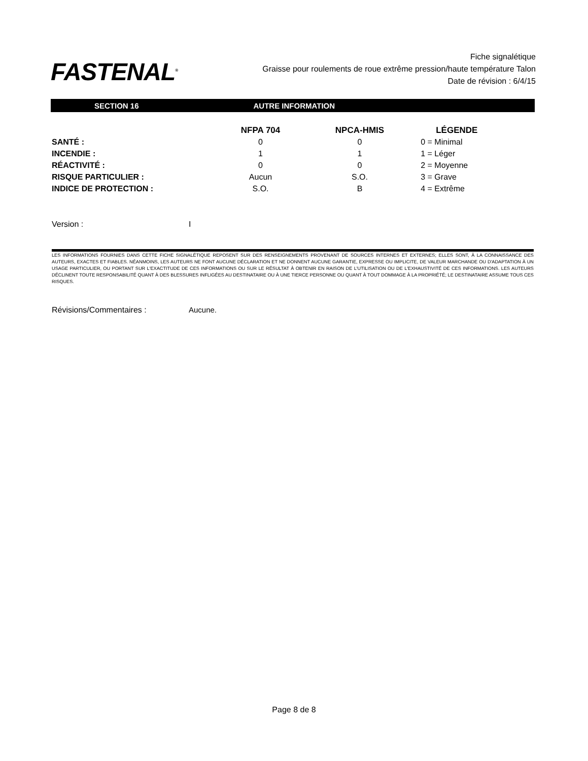FASTENAL<sup>®</sup>
Fiche signalétique
Graisse pour roulements de roue extrême pression/haute température Talon
Date de révision : 6/4/15
SECTION 16 AUTRE INFORMATION
| | NFPA 704 | NPCA-HMIS | LÉGENDE |
| --- | --- | --- | --- |
| SANTÉ : | 0 | 0 | 0 = Minimal |
| INCENDIE : | 1 | 1 | 1 = Léger |
| RÉACTIVITÉ : | 0 | 0 | 2 = Moyenne |
| RISQUE PARTICULIER : | Aucun | S.O. | 3 = Grave |
| INDICE DE PROTECTION : | S.O. | B | 4 = Extrême |
Version : I
LES INFORMATIONS FOURNIES DANS CETTE FICHE SIGNALÉTIQUE REPOSENT SUR DES RENSEIGNEMENTS PROVENANT DE SOURCES INTERNES ET EXTERNES; ELLES SONT, À LA CONNAISSANCE DES AUTEURS, EXACTES ET FIABLES. NÉANMOINS, LES AUTEURS NE FONT AUCUNE DÉCLARATION ET NE DONNENT AUCUNE GARANTIE, EXPRESSE OU IMPLICITE, DE VALEUR MARCHANDE OU D'ADAPTATION À UN USAGE PARTICULIER, OU PORTANT SUR L'EXACTITUDE DE CES INFORMATIONS OU SUR LE RÉSULTAT À OBTENIR EN RAISON DE L'UTILISATION OU DE L'EXHAUSTIVITÉ DE CES INFORMATIONS. LES AUTEURS DÉCLINENT TOUTE RESPONSABILITÉ QUANT À DES BLESSURES INFLIGÉES AU DESTINATAIRE OU À UNE TIERCE PERSONNE OU QUANT À TOUT DOMMAGE À LA PROPRIÉTÉ; LE DESTINATAIRE ASSUME TOUS CES RISQUES.
Révisions/Commentaires : Aucune.
Page 8 de 8